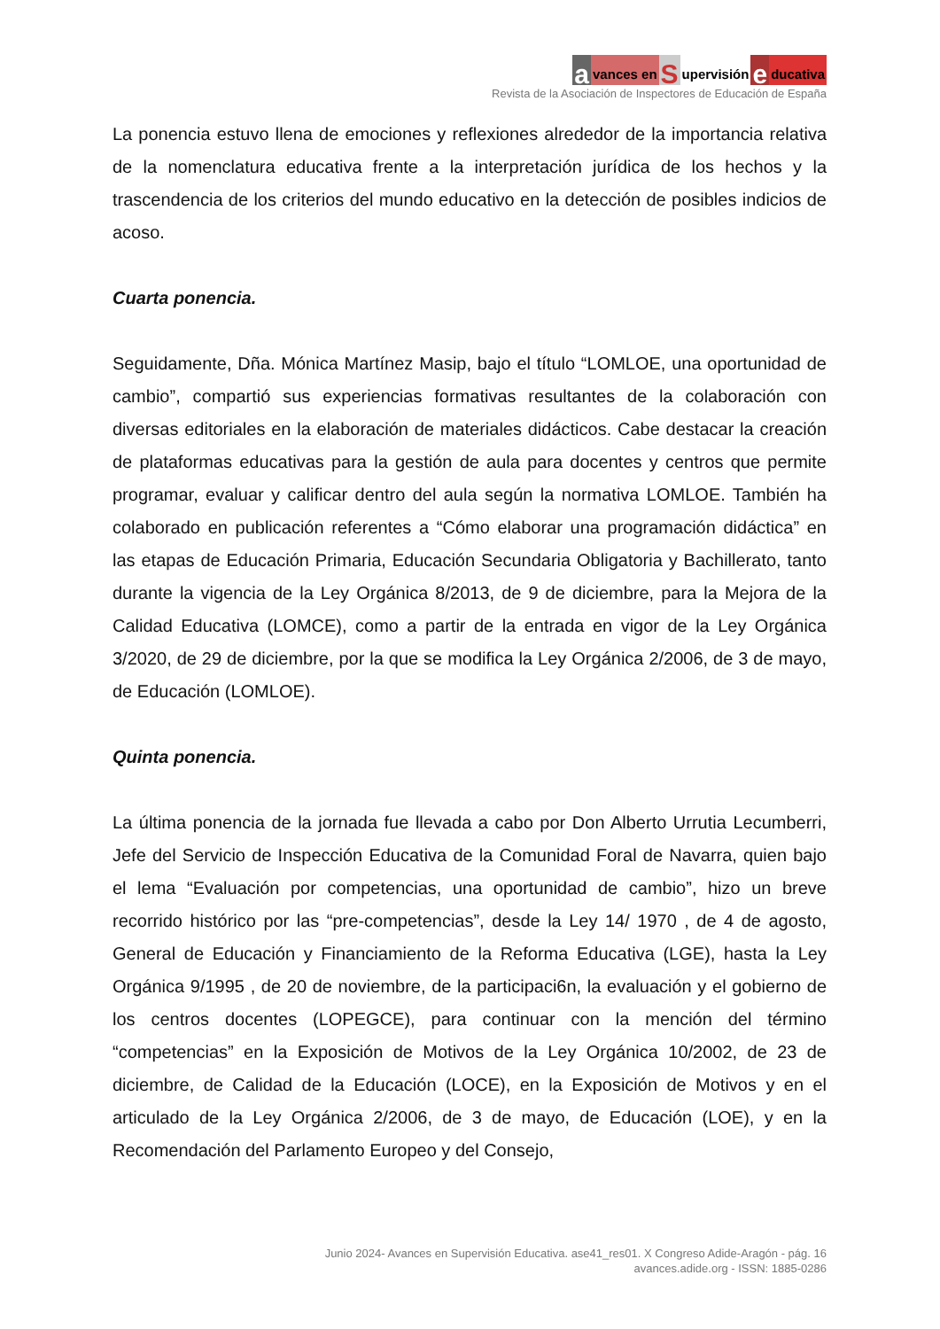avances en S upervisión e ducativa
Revista de la Asociación de Inspectores de Educación de España
La ponencia estuvo llena de emociones y reflexiones alrededor de la importancia relativa de la nomenclatura educativa frente a la interpretación jurídica de los hechos y la trascendencia de los criterios del mundo educativo en la detección de posibles indicios de acoso.
Cuarta ponencia.
Seguidamente, Dña. Mónica Martínez Masip, bajo el título “LOMLOE, una oportunidad de cambio”, compartió sus experiencias formativas resultantes de la colaboración con diversas editoriales en la elaboración de materiales didácticos. Cabe destacar la creación de plataformas educativas para la gestión de aula para docentes y centros que permite programar, evaluar y calificar dentro del aula según la normativa LOMLOE. También ha colaborado en publicación referentes a “Cómo elaborar una programación didáctica” en las etapas de Educación Primaria, Educación Secundaria Obligatoria y Bachillerato, tanto durante la vigencia de la Ley Orgánica 8/2013, de 9 de diciembre, para la Mejora de la Calidad Educativa (LOMCE), como a partir de la entrada en vigor de la Ley Orgánica 3/2020, de 29 de diciembre, por la que se modifica la Ley Orgánica 2/2006, de 3 de mayo, de Educación (LOMLOE).
Quinta ponencia.
La última ponencia de la jornada fue llevada a cabo por Don Alberto Urrutia Lecumberri, Jefe del Servicio de Inspección Educativa de la Comunidad Foral de Navarra, quien bajo el lema “Evaluación por competencias, una oportunidad de cambio”, hizo un breve recorrido histórico por las “pre-competencias”, desde la Ley 14/ 1970 , de 4 de agosto, General de Educación y Financiamiento de la Reforma Educativa (LGE), hasta la Ley Orgánica 9/1995 , de 20 de noviembre, de la participaci6n, la evaluación y el gobierno de los centros docentes (LOPEGCE), para continuar con la mención del término “competencias” en la Exposición de Motivos de la Ley Orgánica 10/2002, de 23 de diciembre, de Calidad de la Educación (LOCE), en la Exposición de Motivos y en el articulado de la Ley Orgánica 2/2006, de 3 de mayo, de Educación (LOE), y en la Recomendación del Parlamento Europeo y del Consejo,
Junio 2024- Avances en Supervisión Educativa. ase41_res01. X Congreso Adide-Aragón - pág. 16
avances.adide.org - ISSN: 1885-0286